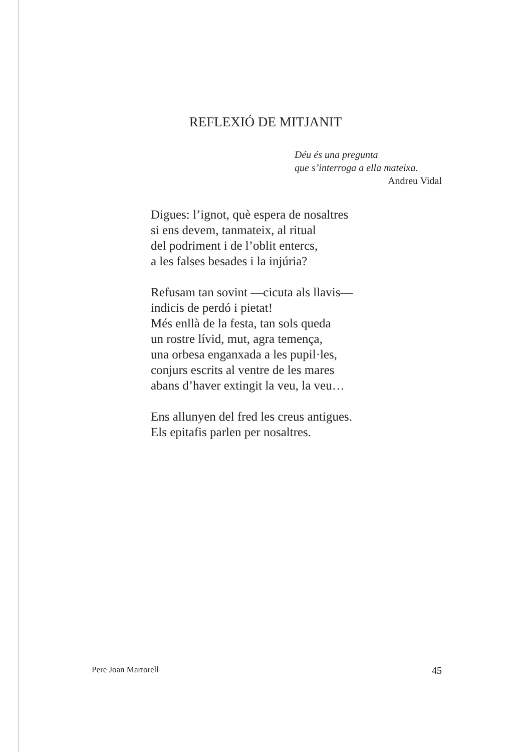REFLEXIÓ DE MITJANIT
Déu és una pregunta
que s’interroga a ella mateixa.
Andreu Vidal
Digues: l’ignot, què espera de nosaltres
si ens devem, tanmateix, al ritual
del podriment i de l’oblit entercs,
a les falses besades i la injúria?
Refusam tan sovint —cicuta als llavis—
indicis de perdó i pietat!
Més enllà de la festa, tan sols queda
un rostre lívid, mut, agra temença,
una orbesa enganxada a les pupil·les,
conjurs escrits al ventre de les mares
abans d’haver extingit la veu, la veu…
Ens allunyen del fred les creus antigues.
Els epitafis parlen per nosaltres.
Pere Joan Martorell 45